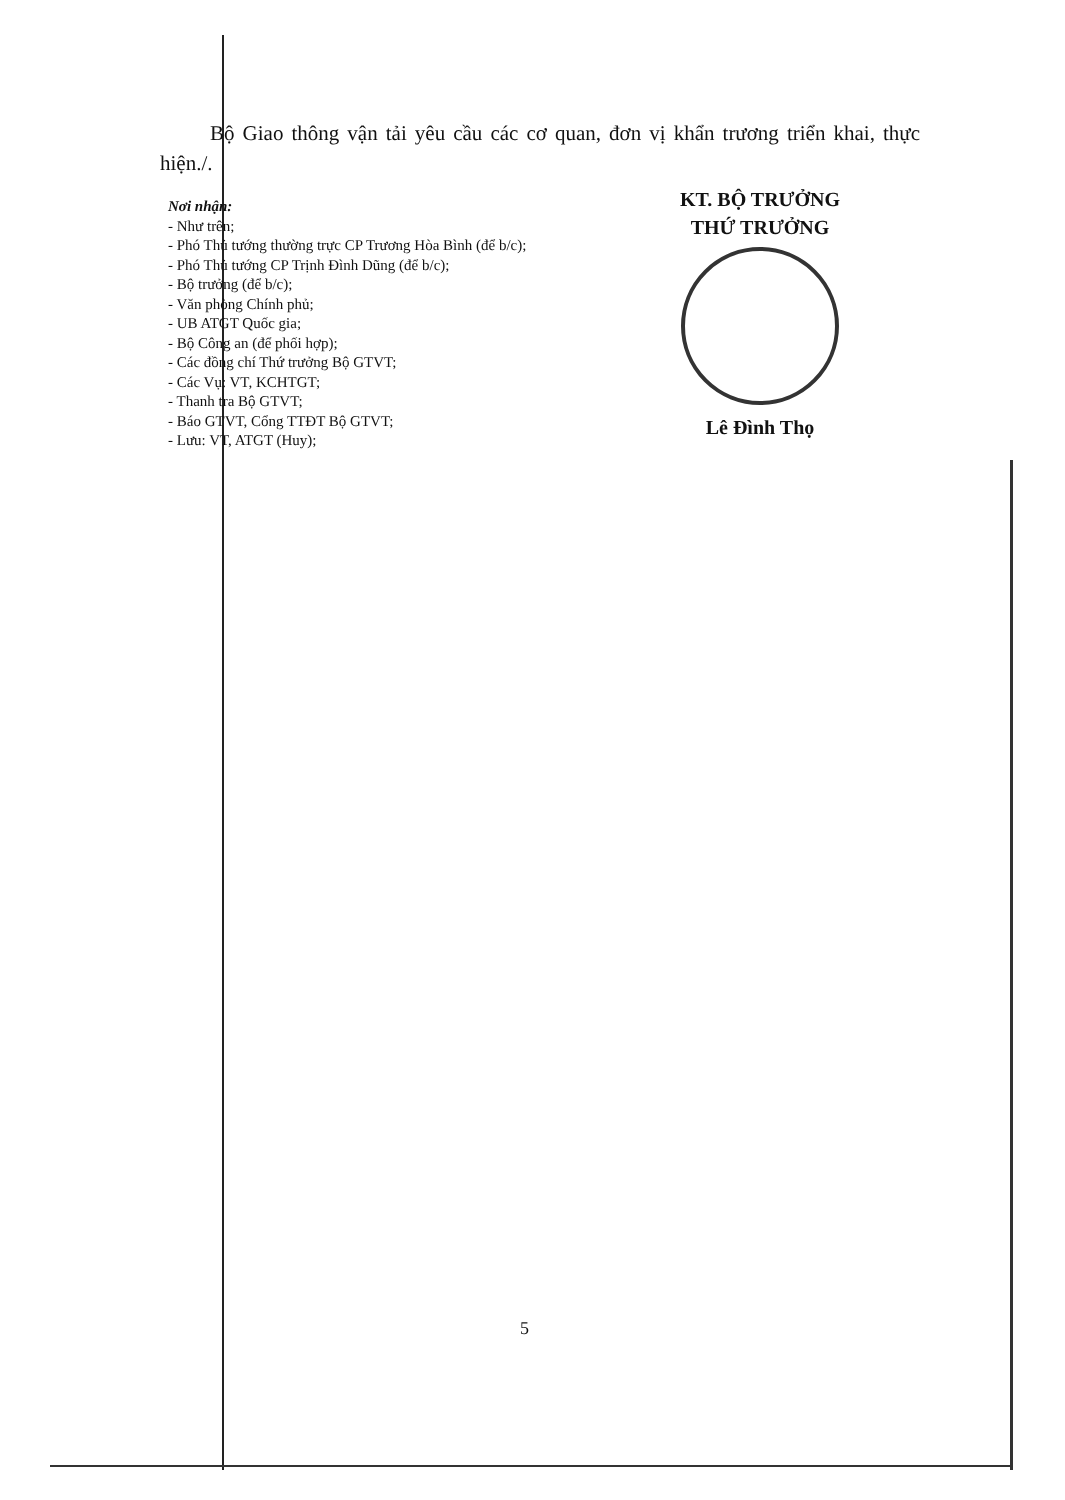Bộ Giao thông vận tải yêu cầu các cơ quan, đơn vị khẩn trương triển khai, thực hiện./.
Nơi nhận:
- Như trên;
- Phó Thủ tướng thường trực CP Trương Hòa Bình (để b/c);
- Phó Thủ tướng CP Trịnh Đình Dũng (để b/c);
- Bộ trưởng (để b/c);
- Văn phòng Chính phủ;
- UB ATGT Quốc gia;
- Bộ Công an (để phối hợp);
- Các đồng chí Thứ trưởng Bộ GTVT;
- Các Vụ: VT, KCHTGT;
- Thanh tra Bộ GTVT;
- Báo GTVT, Cổng TTĐT Bộ GTVT;
- Lưu: VT, ATGT (Huy);
KT. BỘ TRƯỞNG
THỨ TRƯỞNG
Lê Đình Thọ
5